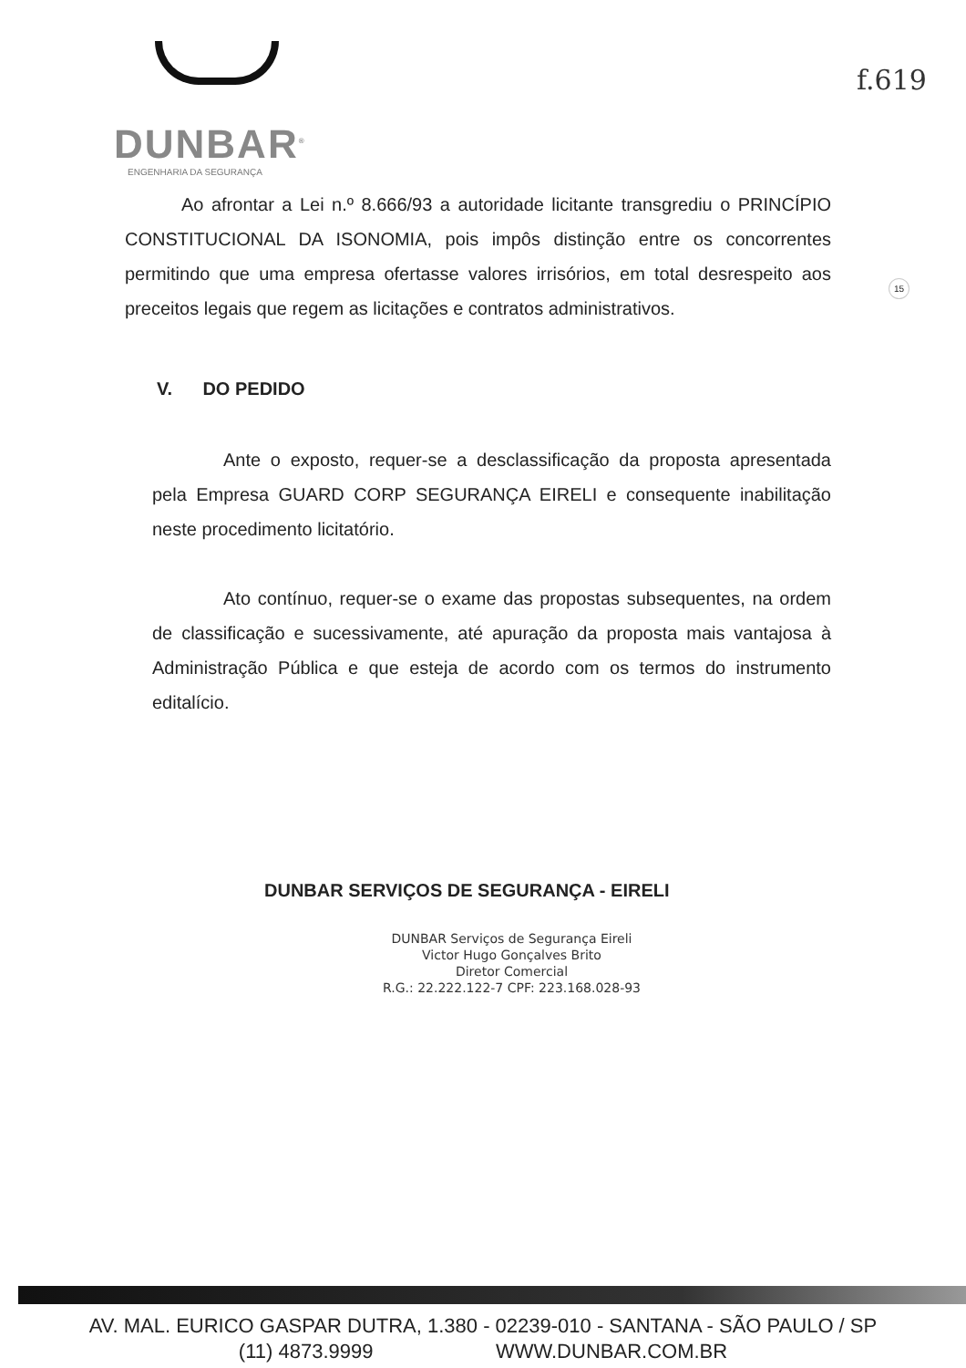DUNBAR<sup>®</sup>
ENGENHARIA DA SEGURANÇA
f.619
15
Ao afrontar a Lei n.º 8.666/93 a autoridade licitante transgrediu o PRINCÍPIO CONSTITUCIONAL DA ISONOMIA, pois impôs distinção entre os concorrentes permitindo que uma empresa ofertasse valores irrisórios, em total desrespeito aos preceitos legais que regem as licitações e contratos administrativos.
V. DO PEDIDO
Ante o exposto, requer-se a desclassificação da proposta apresentada pela Empresa GUARD CORP SEGURANÇA EIRELI e consequente inabilitação neste procedimento licitatório.
Ato contínuo, requer-se o exame das propostas subsequentes, na ordem de classificação e sucessivamente, até apuração da proposta mais vantajosa à Administração Pública e que esteja de acordo com os termos do instrumento editalício.
DUNBAR SERVIÇOS DE SEGURANÇA - EIRELI
DUNBAR Serviços de Segurança Eireli
Victor Hugo Gonçalves Brito
Diretor Comercial
R.G.: 22.222.122-7 CPF: 223.168.028-93
AV. MAL. EURICO GASPAR DUTRA, 1.380 - 02239-010 - SANTANA - SÃO PAULO / SP
(11) 4873.9999 WWW.DUNBAR.COM.BR